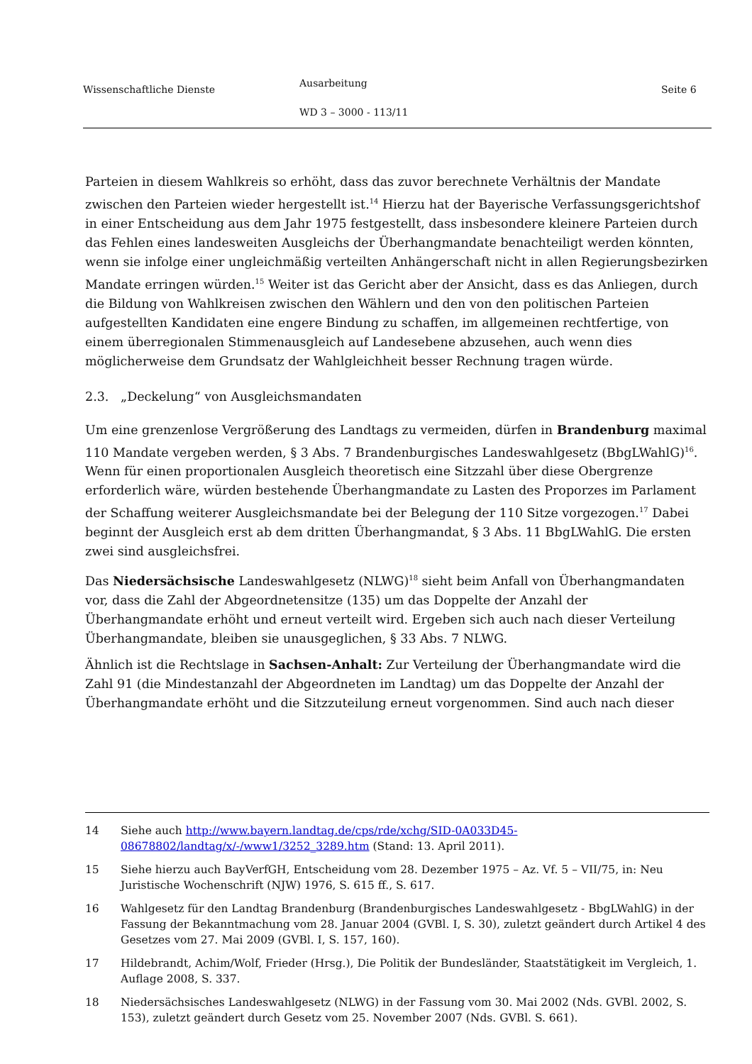Wissenschaftliche Dienste
Ausarbeitung
WD 3 – 3000 - 113/11
Seite 6
Parteien in diesem Wahlkreis so erhöht, dass das zuvor berechnete Verhältnis der Mandate zwischen den Parteien wieder hergestellt ist.<sup>14</sup> Hierzu hat der Bayerische Verfassungsgerichtshof in einer Entscheidung aus dem Jahr 1975 festgestellt, dass insbesondere kleinere Parteien durch das Fehlen eines landesweiten Ausgleichs der Überhangmandate benachteiligt werden könnten, wenn sie infolge einer ungleichmäßig verteilten Anhängerschaft nicht in allen Regierungsbezirken Mandate erringen würden.<sup>15</sup> Weiter ist das Gericht aber der Ansicht, dass es das Anliegen, durch die Bildung von Wahlkreisen zwischen den Wählern und den von den politischen Parteien aufgestellten Kandidaten eine engere Bindung zu schaffen, im allgemeinen rechtfertige, von einem überregionalen Stimmenausgleich auf Landesebene abzusehen, auch wenn dies möglicherweise dem Grundsatz der Wahlgleichheit besser Rechnung tragen würde.
2.3. „Deckelung“ von Ausgleichsmandaten
Um eine grenzenlose Vergrößerung des Landtags zu vermeiden, dürfen in Brandenburg maximal 110 Mandate vergeben werden, § 3 Abs. 7 Brandenburgisches Landeswahlgesetz (BbgLWahlG)<sup>16</sup>. Wenn für einen proportionalen Ausgleich theoretisch eine Sitzzahl über diese Obergrenze erforderlich wäre, würden bestehende Überhangmandate zu Lasten des Proporzes im Parlament der Schaffung weiterer Ausgleichsmandate bei der Belegung der 110 Sitze vorgezogen.<sup>17</sup> Dabei beginnt der Ausgleich erst ab dem dritten Überhangmandat, § 3 Abs. 11 BbgLWahlG. Die ersten zwei sind ausgleichsfrei.
Das Niedersächsische Landeswahlgesetz (NLWG)<sup>18</sup> sieht beim Anfall von Überhangmandaten vor, dass die Zahl der Abgeordnetensitze (135) um das Doppelte der Anzahl der Überhangmandate erhöht und erneut verteilt wird. Ergeben sich auch nach dieser Verteilung Überhangmandate, bleiben sie unausgeglichen, § 33 Abs. 7 NLWG.
Ähnlich ist die Rechtslage in Sachsen-Anhalt: Zur Verteilung der Überhangmandate wird die Zahl 91 (die Mindestanzahl der Abgeordneten im Landtag) um das Doppelte der Anzahl der Überhangmandate erhöht und die Sitzzuteilung erneut vorgenommen. Sind auch nach dieser
14 Siehe auch http://www.bayern.landtag.de/cps/rde/xchg/SID-0A033D45-08678802/landtag/x/-/www1/3252_3289.htm (Stand: 13. April 2011).
15 Siehe hierzu auch BayVerfGH, Entscheidung vom 28. Dezember 1975 – Az. Vf. 5 – VII/75, in: Neu Juristische Wochenschrift (NJW) 1976, S. 615 ff., S. 617.
16 Wahlgesetz für den Landtag Brandenburg (Brandenburgisches Landeswahlgesetz - BbgLWahlG) in der Fassung der Bekanntmachung vom 28. Januar 2004 (GVBl. I, S. 30), zuletzt geändert durch Artikel 4 des Gesetzes vom 27. Mai 2009 (GVBl. I, S. 157, 160).
17 Hildebrandt, Achim/Wolf, Frieder (Hrsg.), Die Politik der Bundesländer, Staatstätigkeit im Vergleich, 1. Auflage 2008, S. 337.
18 Niedersächsisches Landeswahlgesetz (NLWG) in der Fassung vom 30. Mai 2002 (Nds. GVBl. 2002, S. 153), zuletzt geändert durch Gesetz vom 25. November 2007 (Nds. GVBl. S. 661).